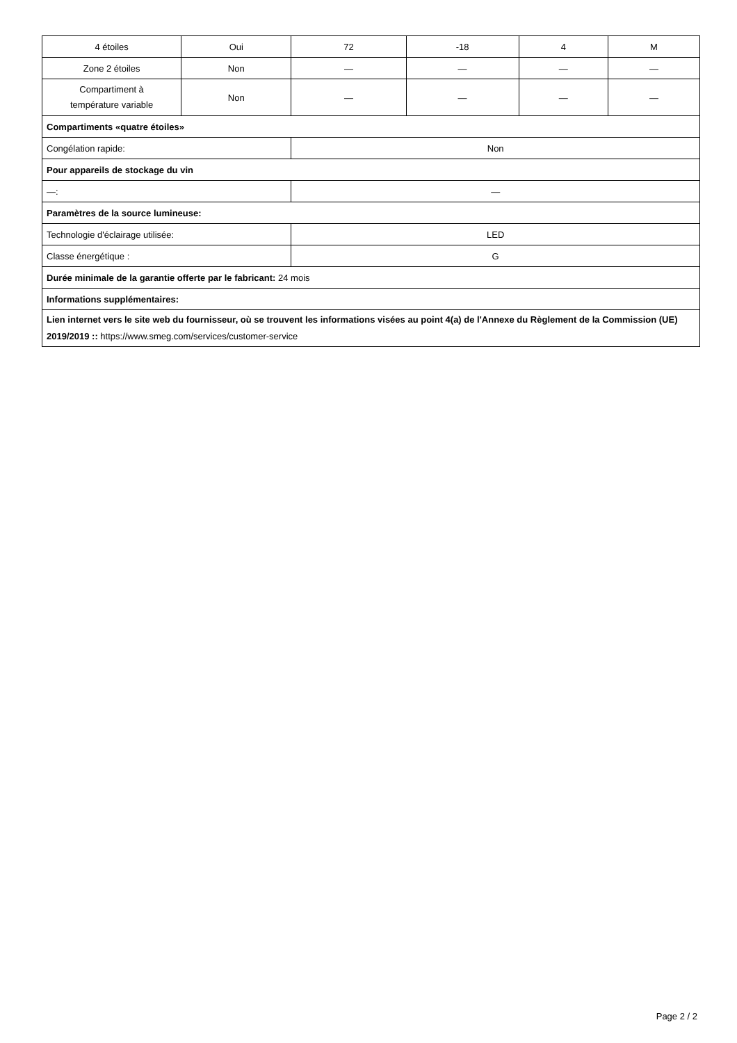| 4 étoiles | Oui | 72 | -18 | 4 | M |
| Zone 2 étoiles | Non | — | — | — | — |
| Compartiment à température variable | Non | — | — | — | — |
| Compartiments «quatre étoiles» | | | | | |
| Congélation rapide: | | Non | | | |
| Pour appareils de stockage du vin | | | | | |
| —: | | — | | | |
| Paramètres de la source lumineuse: | | | | | |
| Technologie d'éclairage utilisée: | | LED | | | |
| Classe énergétique : | | G | | | |
| Durée minimale de la garantie offerte par le fabricant: 24 mois | | | | | |
| Informations supplémentaires: | | | | | |
| Lien internet vers le site web du fournisseur, où se trouvent les informations visées au point 4(a) de l'Annexe du Règlement de la Commission (UE) 2019/2019 :: https://www.smeg.com/services/customer-service | | | | | |
Page 2 / 2